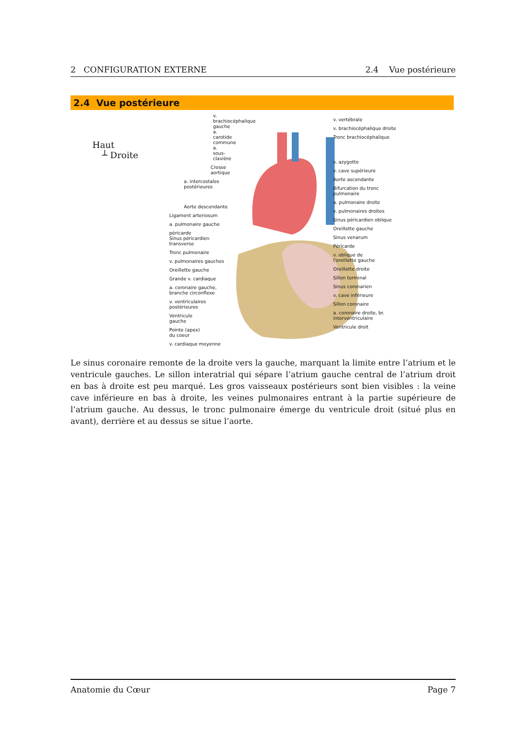2 CONFIGURATION EXTERNE 2.4 Vue postérieure
2.4 Vue postérieure
Haut
┴ Droite
v. brachiocéphalique gauche
a. carotide commune
a. sous-clavière
Crosse aortique
a. intercostales postérieures
Aorte descendante
Ligament arteriosum
a. pulmonaire gauche
péricarde
Sinus péricardien transverse
Tronc pulmonaire
v. pulmonaires gauches
Oreillette gauche
Grande v. cardiaque
a. coronaire gauche,
branche circonflexe
v. ventriculaires
postérieures
Ventricule
gauche
Pointe (apex)
du coeur
v. cardiaque moyenne
v. vertébrale
v. brachiocéphalique droite
Tronc brachiocéphalique
v. azygotte
v. cave supérieure
Aorte ascendante
Bifurcation du tronc
pulmonaire
a. pulmonaire droite
v. pulmonaires droites
Sinus péricardien oblique
Oreillette gauche
Sinus venarum
Péricarde
v. oblique de
l'oreillette gauche
Oreillette droite
Sillon terminal
Sinus coronarien
v. cave inférieure
Sillon coronaire
a. coronaire droite, br. interventriculaire
Ventricule droit
Le sinus coronaire remonte de la droite vers la gauche, marquant la limite entre l’atrium et le ventricule gauches. Le sillon interatrial qui sépare l’atrium gauche central de l’atrium droit en bas à droite est peu marqué. Les gros vaisseaux postérieurs sont bien visibles : la veine cave inférieure en bas à droite, les veines pulmonaires entrant à la partie supérieure de l’atrium gauche. Au dessus, le tronc pulmonaire émerge du ventricule droit (situé plus en avant), derrière et au dessus se situe l’aorte.
Anatomie du Cœur Page 7